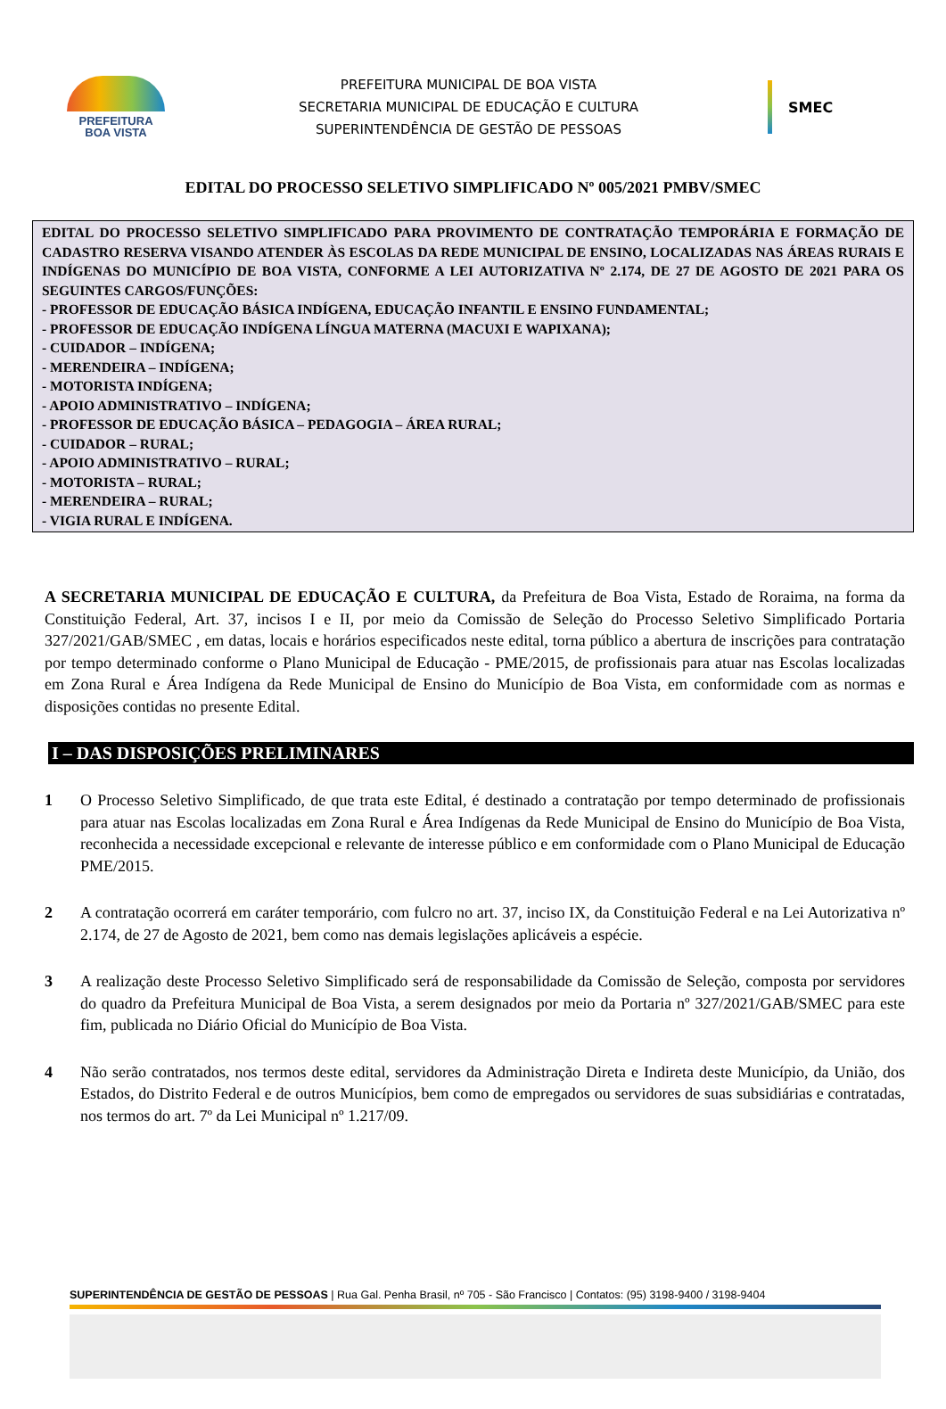PREFEITURA
BOA VISTA
PREFEITURA MUNICIPAL DE BOA VISTA
SECRETARIA MUNICIPAL DE EDUCAÇÃO E CULTURA
SUPERINTENDÊNCIA DE GESTÃO DE PESSOAS
SMEC
EDITAL DO PROCESSO SELETIVO SIMPLIFICADO Nº 005/2021 PMBV/SMEC
EDITAL DO PROCESSO SELETIVO SIMPLIFICADO PARA PROVIMENTO DE CONTRATAÇÃO TEMPORÁRIA E FORMAÇÃO DE CADASTRO RESERVA VISANDO ATENDER ÀS ESCOLAS DA REDE MUNICIPAL DE ENSINO, LOCALIZADAS NAS ÁREAS RURAIS E INDÍGENAS DO MUNICÍPIO DE BOA VISTA, CONFORME A LEI AUTORIZATIVA Nº 2.174, DE 27 DE AGOSTO DE 2021 PARA OS SEGUINTES CARGOS/FUNÇÕES:
- PROFESSOR DE EDUCAÇÃO BÁSICA INDÍGENA, EDUCAÇÃO INFANTIL E ENSINO FUNDAMENTAL;
- PROFESSOR DE EDUCAÇÃO INDÍGENA LÍNGUA MATERNA (MACUXI E WAPIXANA);
- CUIDADOR – INDÍGENA;
- MERENDEIRA – INDÍGENA;
- MOTORISTA INDÍGENA;
- APOIO ADMINISTRATIVO – INDÍGENA;
- PROFESSOR DE EDUCAÇÃO BÁSICA – PEDAGOGIA – ÁREA RURAL;
- CUIDADOR – RURAL;
- APOIO ADMINISTRATIVO – RURAL;
- MOTORISTA – RURAL;
- MERENDEIRA – RURAL;
- VIGIA RURAL E INDÍGENA.
A SECRETARIA MUNICIPAL DE EDUCAÇÃO E CULTURA, da Prefeitura de Boa Vista, Estado de Roraima, na forma da Constituição Federal, Art. 37, incisos I e II, por meio da Comissão de Seleção do Processo Seletivo Simplificado Portaria 327/2021/GAB/SMEC , em datas, locais e horários especificados neste edital, torna público a abertura de inscrições para contratação por tempo determinado conforme o Plano Municipal de Educação - PME/2015, de profissionais para atuar nas Escolas localizadas em Zona Rural e Área Indígena da Rede Municipal de Ensino do Município de Boa Vista, em conformidade com as normas e disposições contidas no presente Edital.
I – DAS DISPOSIÇÕES PRELIMINARES
1 O Processo Seletivo Simplificado, de que trata este Edital, é destinado a contratação por tempo determinado de profissionais para atuar nas Escolas localizadas em Zona Rural e Área Indígenas da Rede Municipal de Ensino do Município de Boa Vista, reconhecida a necessidade excepcional e relevante de interesse público e em conformidade com o Plano Municipal de Educação PME/2015.
2 A contratação ocorrerá em caráter temporário, com fulcro no art. 37, inciso IX, da Constituição Federal e na Lei Autorizativa nº 2.174, de 27 de Agosto de 2021, bem como nas demais legislações aplicáveis a espécie.
3 A realização deste Processo Seletivo Simplificado será de responsabilidade da Comissão de Seleção, composta por servidores do quadro da Prefeitura Municipal de Boa Vista, a serem designados por meio da Portaria nº 327/2021/GAB/SMEC para este fim, publicada no Diário Oficial do Município de Boa Vista.
4 Não serão contratados, nos termos deste edital, servidores da Administração Direta e Indireta deste Município, da União, dos Estados, do Distrito Federal e de outros Municípios, bem como de empregados ou servidores de suas subsidiárias e contratadas, nos termos do art. 7º da Lei Municipal nº 1.217/09.
SUPERINTENDÊNCIA DE GESTÃO DE PESSOAS | Rua Gal. Penha Brasil, nº 705 - São Francisco | Contatos: (95) 3198-9400 / 3198-9404